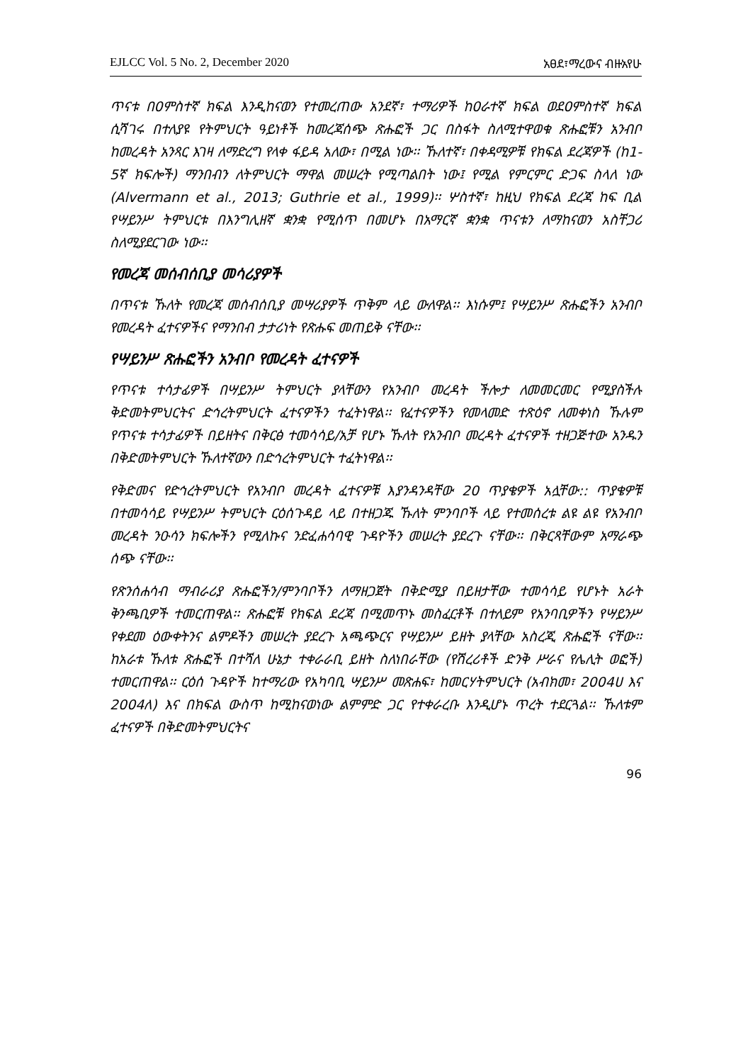EJLCC Vol. 5 No. 2, December 2020 አፀደ፣ማረውና ብዙአየሁ
ጥናቱ በ0ምስተኛ ክፍል እንዲከናወን የተመረጠው አንደኛ፣ ተማሪዎች ከ0ራተኛ ክፍል ወደ0ምስተኛ ክፍል ሲሻገሩ በተለያዩ የትምህርት ዓይነቶች ከመረጃሰጭ ጽሑፎች ጋር በስፋት ስለሚተዋወቁ ጽሑፎቹን አንብቦ ከመረዳት አንጻር እገዛ ለማድረግ የላቀ ፋይዳ አለው፣ በሚል ነው፡፡ ኹለተኛ፣ በቀዳሚዎቹ የክፍል ደረጃዎች (ከ1-5ኛ ክፍሎች) ማንበብን ለትምህርት ማዋል መሠረት የሚጣልበት ነው፤ የሚል የምርምር ድጋፍ ስላለ ነው (Alvermann et al., 2013; Guthrie et al., 1999)፡፡ ሦስተኛ፣ ከዚህ የክፍል ደረጃ ከፍ ቢል የሣይንሥ ትምህርቱ በእንግሊዘኛ ቋንቋ የሚሰጥ በመሆኑ በአማርኛ ቋንቋ ጥናቱን ለማከናወን አስቸጋሪ ስለሚያደርገው ነው፡፡
የመረጃ መሰብሰቢያ መሳሪያዎች
በጥናቱ ኹለት የመረጃ መሰብሰቢያ መሣሪያዎች ጥቅም ላይ ውለዋል፡፡ እነሱም፤ የሣይንሥ ጽሑፎችን አንብቦ የመረዳት ፈተናዎችና የማንበብ ታታሪነት የጽሑፍ መጠይቅ ናቸው፡፡
የሣይንሥ ጽሑፎችን አንብቦ የመረዳት ፈተናዎች
የጥናቱ ተሳታፊዎች በሣይንሥ ትምህርት ያላቸውን የአንብቦ መረዳት ችሎታ ለመመርመር የሚያስችሉ ቅድመትምህርትና ድኅረትምህርት ፈተናዎችን ተፈትነዋል፡፡ የፈተናዎችን የመላመድ ተጽዕኖ ለመቀነስ ኹሉም የጥናቱ ተሳታፊዎች በይዘትና በቅርፅ ተመሳሳይ/አቻ የሆኑ ኹለት የአንብቦ መረዳት ፈተናዎች ተዘጋጅተው አንዱን በቅድመትምህርት ኹለተኛውን በድኅረትምህርት ተፈትነዋል፡፡
የቅድመና የድኅረትምህርት የአንብቦ መረዳት ፈተናዎቹ እያንዳንዳቸው 20 ጥያቄዎች አሏቸው:: ጥያቄዎቹ በተመሳሳይ የሣይንሥ ትምህርት ርዕሰጉዳይ ላይ በተዘጋጁ ኹለት ምንባቦች ላይ የተመሰረቱ ልዩ ልዩ የአንብቦ መረዳት ንዑሳን ክፍሎችን የሚለኩና ንድፈሐሳባዊ ጉዳዮችን መሠረት ያደረጉ ናቸው፡፡ በቅርጻቸውም አማራጭ ሰጭ ናቸው፡፡
የጽንሰሐሳብ ማብራሪያ ጽሑፎችን/ምንባቦችን ለማዘጋጀት በቅድሚያ በይዘታቸው ተመሳሳይ የሆኑት አራት ቅንጫቢዎች ተመርጠዋል፡፡ ጽሑፎቹ የክፍል ደረጃ በሚመጥኑ መስፈርቶች በተለይም የአንባቢዎችን የሣይንሥ የቀደመ ዕውቀትንና ልምዶችን መሠረት ያደረጉ አጫጭርና የሣይንሥ ይዘት ያላቸው አስረጂ ጽሑፎች ናቸው፡፡ ከአራቱ ኹለቱ ጽሑፎች በተሻለ ሁኔታ ተቀራራቢ ይዘት ስለነበራቸው (የሽረሪቶች ድንቅ ሥራና የሌሊት ወፎች) ተመርጠዋል፡፡ ርዕሰ ጉዳዮች ከተማሪው የአካባቢ ሣይንሥ መጽሐፍ፣ ከመርሃትምህርት (አብክመ፣ 2004ሀ እና 2004ለ) እና በክፍል ውስጥ ከሚከናወነው ልምምድ ጋር የተቀራረቡ እንዲሆኑ ጥረት ተደርጓል፡፡ ኹለቱም ፈተናዎች በቅድመትምህርትና
96